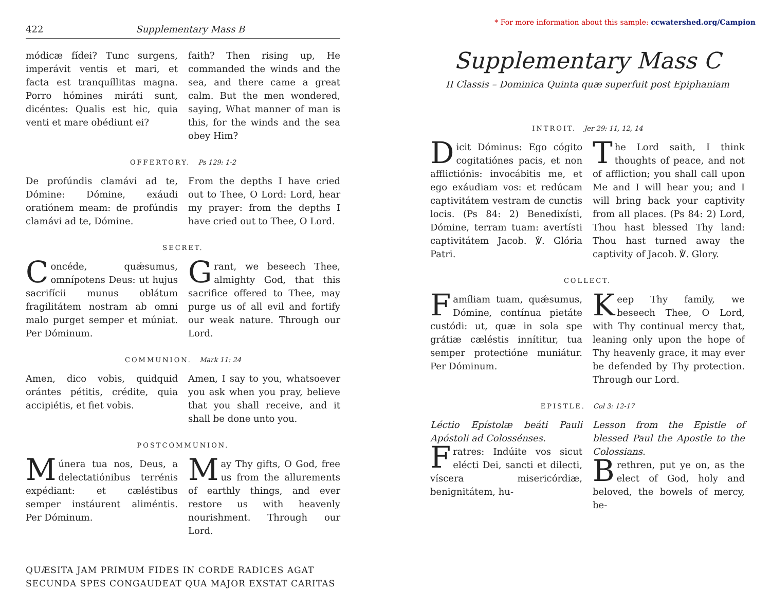* For more information about this sample: ccwatershed.org/Campion
422 Supplementary Mass B
módicæ fídei? Tunc surgens, imperávit ventis et mari, et facta est tranquíllitas magna. Porro hómines miráti sunt, dicéntes: Qualis est hic, quia venti et mare obédiunt ei?
faith? Then rising up, He commanded the winds and the sea, and there came a great calm. But the men wondered, saying, What manner of man is this, for the winds and the sea obey Him?
OFFERTORY. Ps 129: 1-2
De profúndis clamávi ad te, Dómine: Dómine, exáudi oratiónem meam: de profúndis clamávi ad te, Dómine.
From the depths I have cried out to Thee, O Lord: Lord, hear my prayer: from the depths I have cried out to Thee, O Lord.
SECRET.
Concéde, quǽsumus, omnípotens Deus: ut hujus sacrifícii munus oblátum fragilitátem nostram ab omni malo purget semper et múniat. Per Dóminum.
Grant, we beseech Thee, almighty God, that this sacrifice offered to Thee, may purge us of all evil and fortify our weak nature. Through our Lord.
COMMUNION. Mark 11: 24
Amen, dico vobis, quidquid orántes pétitis, crédite, quia accipiétis, et fiet vobis.
Amen, I say to you, whatsoever you ask when you pray, believe that you shall receive, and it shall be done unto you.
POSTCOMMUNION.
Múnera tua nos, Deus, a delectatiónibus terrénis expédiant: et cæléstibus semper instáurent aliméntis. Per Dóminum.
May Thy gifts, O God, free us from the allurements of earthly things, and ever restore us with heavenly nourishment. Through our Lord.
QUÆSITA JAM PRIMUM FIDES IN CORDE RADICES AGAT
SECUNDA SPES CONGAUDEAT QUA MAJOR EXSTAT CARITAS
Supplementary Mass C
II Classis – Dominica Quinta quæ superfuit post Epiphaniam
INTROIT. Jer 29: 11, 12, 14
Dicit Dóminus: Ego cógito cogitatiónes pacis, et non afflictiónis: invocábitis me, et ego exáudiam vos: et redúcam captivitátem vestram de cunctis locis. (Ps 84: 2) Benedixísti, Dómine, terram tuam: avertísti captivitátem Jacob. ℣. Glória Patri.
The Lord saith, I think thoughts of peace, and not of affliction; you shall call upon Me and I will hear you; and I will bring back your captivity from all places. (Ps 84: 2) Lord, Thou hast blessed Thy land: Thou hast turned away the captivity of Jacob. ℣. Glory.
COLLECT.
Famíliam tuam, quǽsumus, Dómine, contínua pietáte custódi: ut, quæ in sola spe grátiæ cæléstis innítitur, tua semper protectióne muniátur. Per Dóminum.
Keep Thy family, we beseech Thee, O Lord, with Thy continual mercy that, leaning only upon the hope of Thy heavenly grace, it may ever be defended by Thy protection. Through our Lord.
EPISTLE. Col 3: 12-17
Léctio Epístolæ beáti Pauli Apóstoli ad Colossénses.
Fratres: Indúite vos sicut elécti Dei, sancti et dilecti, víscera misericórdiæ, benignitátem, hu-
Lesson from the Epistle of blessed Paul the Apostle to the Colossians.
Brethren, put ye on, as the elect of God, holy and beloved, the bowels of mercy, be-